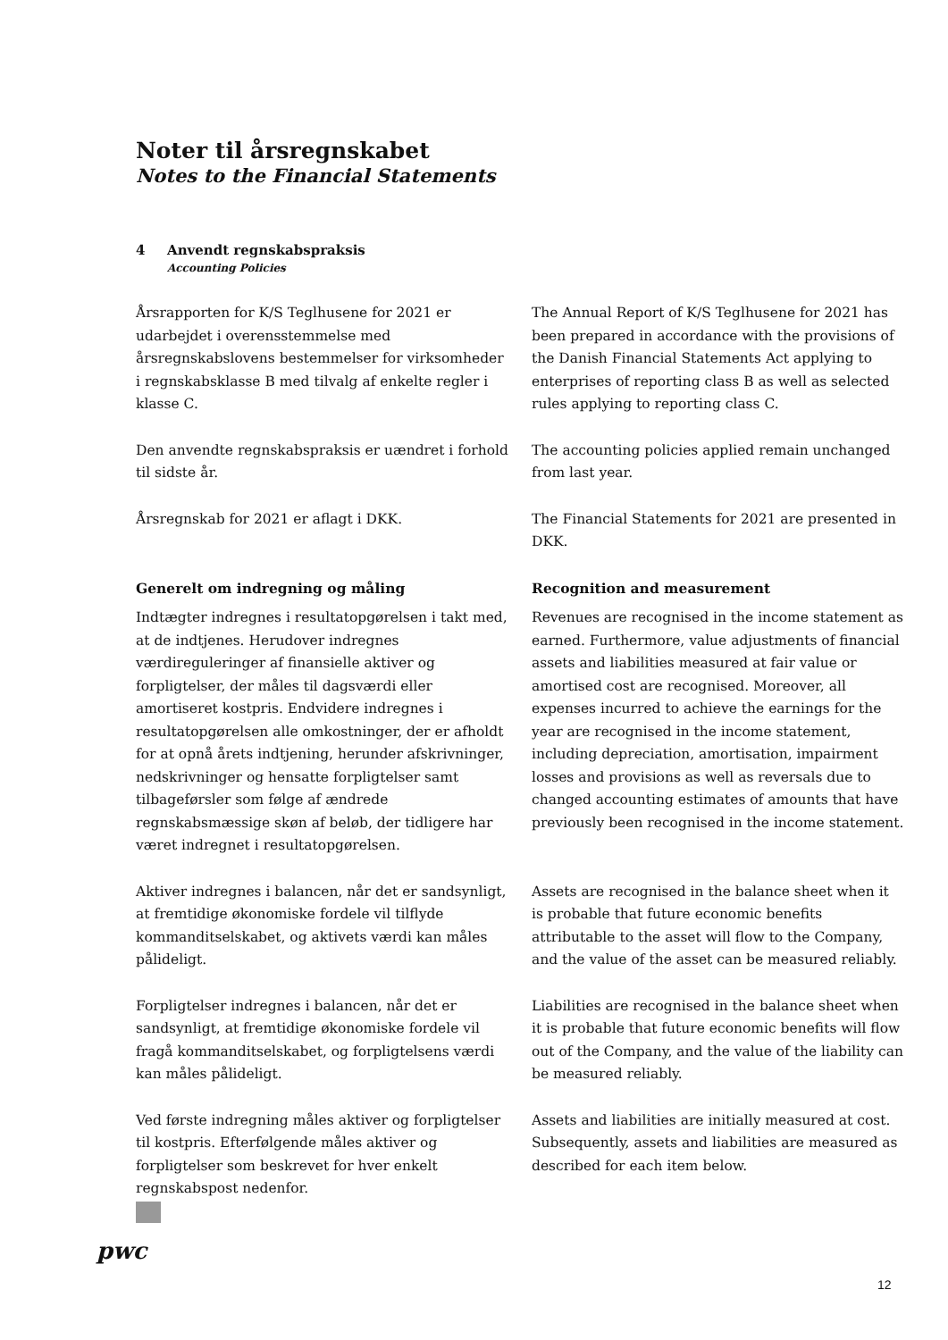Noter til årsregnskabet
Notes to the Financial Statements
4 Anvendt regnskabspraksis
Accounting Policies
Årsrapporten for K/S Teglhusene for 2021 er udarbejdet i overensstemmelse med årsregnskabslovens bestemmelser for virksomheder i regnskabsklasse B med tilvalg af enkelte regler i klasse C.
The Annual Report of K/S Teglhusene for 2021 has been prepared in accordance with the provisions of the Danish Financial Statements Act applying to enterprises of reporting class B as well as selected rules applying to reporting class C.
Den anvendte regnskabspraksis er uændret i forhold til sidste år.
The accounting policies applied remain unchanged from last year.
Årsregnskab for 2021 er aflagt i DKK. The Financial Statements for 2021 are presented in DKK.
Generelt om indregning og måling
Indtægter indregnes i resultatopgørelsen i takt med, at de indtjenes. Herudover indregnes værdireguleringer af finansielle aktiver og forpligtelser, der måles til dagsværdi eller amortiseret kostpris. Endvidere indregnes i resultatopgørelsen alle omkostninger, der er afholdt for at opnå årets indtjening, herunder afskrivninger, nedskrivninger og hensatte forpligtelser samt tilbageførsler som følge af ændrede regnskabsmæssige skøn af beløb, der tidligere har været indregnet i resultatopgørelsen.
Recognition and measurement
Revenues are recognised in the income statement as earned. Furthermore, value adjustments of financial assets and liabilities measured at fair value or amortised cost are recognised. Moreover, all expenses incurred to achieve the earnings for the year are recognised in the income statement, including depreciation, amortisation, impairment losses and provisions as well as reversals due to changed accounting estimates of amounts that have previously been recognised in the income statement.
Aktiver indregnes i balancen, når det er sandsynligt, at fremtidige økonomiske fordele vil tilflyde kommanditselskabet, og aktivets værdi kan måles pålideligt.
Assets are recognised in the balance sheet when it is probable that future economic benefits attributable to the asset will flow to the Company, and the value of the asset can be measured reliably.
Forpligtelser indregnes i balancen, når det er sandsynligt, at fremtidige økonomiske fordele vil fragå kommanditselskabet, og forpligtelsens værdi kan måles pålideligt.
Liabilities are recognised in the balance sheet when it is probable that future economic benefits will flow out of the Company, and the value of the liability can be measured reliably.
Ved første indregning måles aktiver og forpligtelser til kostpris. Efterfølgende måles aktiver og forpligtelser som beskrevet for hver enkelt regnskabspost nedenfor.
Assets and liabilities are initially measured at cost. Subsequently, assets and liabilities are measured as described for each item below.
pwc
12